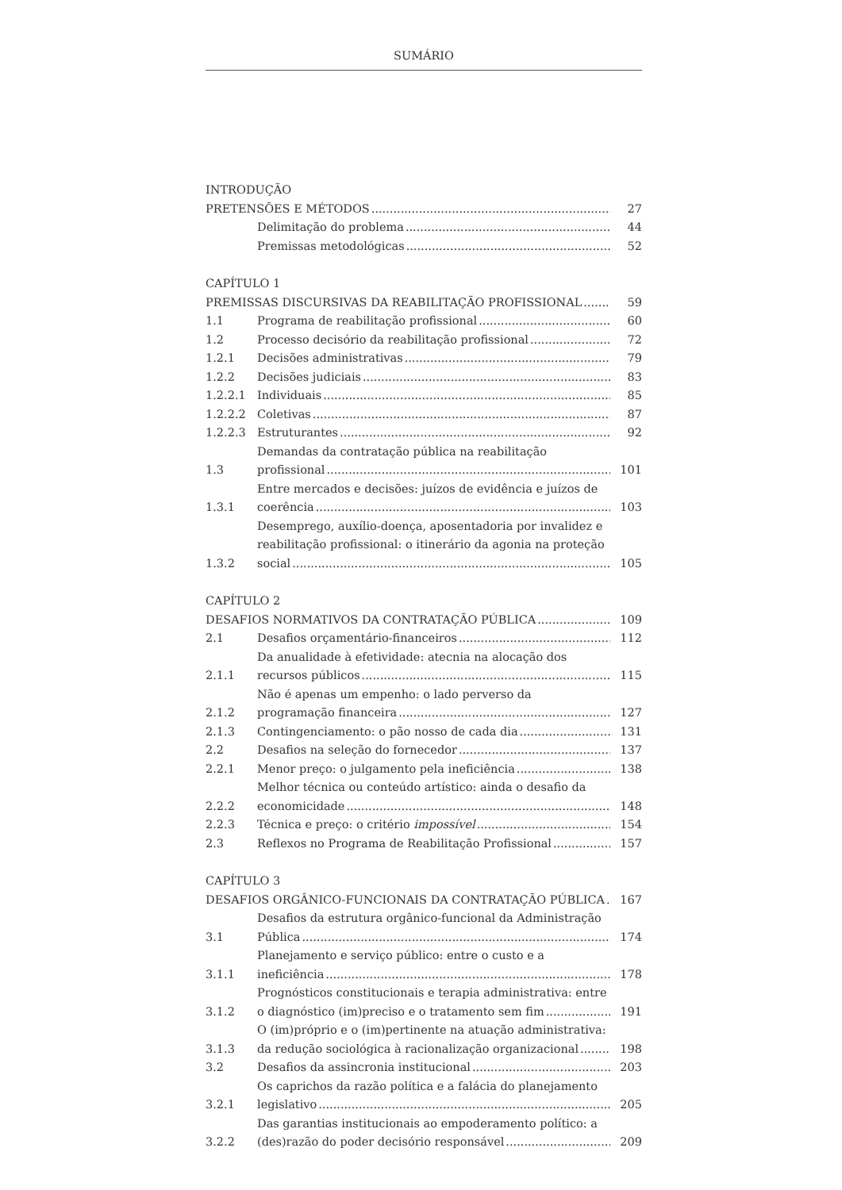SUMÁRIO
INTRODUÇÃO
PRETENSÕES E MÉTODOS
27
Delimitação do problema
44
Premissas metodológicas
52
CAPÍTULO 1
PREMISSAS DISCURSIVAS DA REABILITAÇÃO PROFISSIONAL
59
1.1
Programa de reabilitação profissional
60
1.2
Processo decisório da reabilitação profissional
72
1.2.1
Decisões administrativas
79
1.2.2
Decisões judiciais
83
1.2.2.1
Individuais
85
1.2.2.2
Coletivas
87
1.2.2.3
Estruturantes
92
1.3
Demandas da contratação pública na reabilitação profissional
101
1.3.1
Entre mercados e decisões: juízos de evidência e juízos de coerência
103
1.3.2
Desemprego, auxílio-doença, aposentadoria por invalidez e reabilitação profissional: o itinerário da agonia na proteção social
105
CAPÍTULO 2
DESAFIOS NORMATIVOS DA CONTRATAÇÃO PÚBLICA
109
2.1
Desafios orçamentário-financeiros
112
2.1.1
Da anualidade à efetividade: atecnia na alocação dos recursos públicos
115
2.1.2
Não é apenas um empenho: o lado perverso da programação financeira
127
2.1.3
Contingenciamento: o pão nosso de cada dia
131
2.2
Desafios na seleção do fornecedor
137
2.2.1
Menor preço: o julgamento pela ineficiência
138
2.2.2
Melhor técnica ou conteúdo artístico: ainda o desafio da economicidade
148
2.2.3
Técnica e preço: o critério impossível
154
2.3
Reflexos no Programa de Reabilitação Profissional
157
CAPÍTULO 3
DESAFIOS ORGÂNICO-FUNCIONAIS DA CONTRATAÇÃO PÚBLICA
167
3.1
Desafios da estrutura orgânico-funcional da Administração Pública
174
3.1.1
Planejamento e serviço público: entre o custo e a ineficiência
178
3.1.2
Prognósticos constitucionais e terapia administrativa: entre o diagnóstico (im)preciso e o tratamento sem fim
191
3.1.3
O (im)próprio e o (im)pertinente na atuação administrativa: da redução sociológica à racionalização organizacional
198
3.2
Desafios da assincronia institucional
203
3.2.1
Os caprichos da razão política e a falácia do planejamento legislativo
205
3.2.2
Das garantias institucionais ao empoderamento político: a (des)razão do poder decisório responsável
209